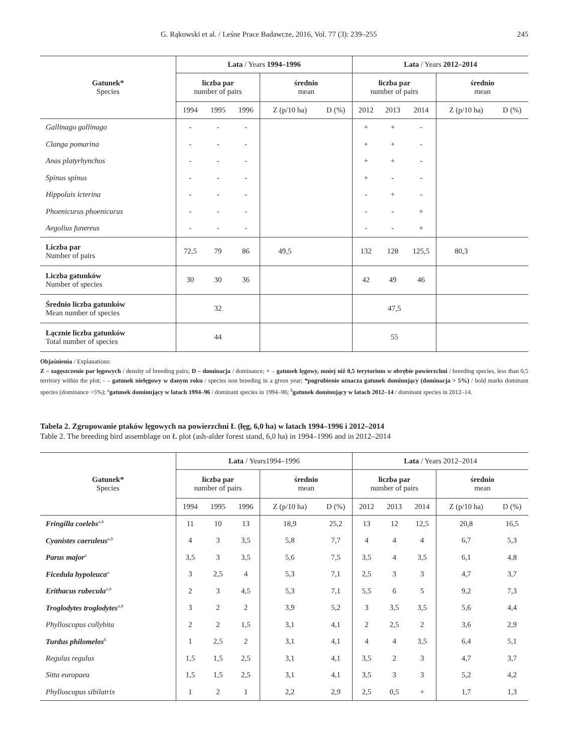G. Rąkowski et al. / Leśne Prace Badawcze, 2016, Vol. 77 (3): 239–255 245
| Gatunek* Species | Lata / Years 1994–1996 | | | | | Lata / Years 2012–2014 | | | | |
| --- | --- | --- | --- | --- | --- | --- | --- | --- | --- | --- |
| | liczba par number of pairs | | | średnio mean | | liczba par number of pairs | | | średnio mean | |
| | 1994 | 1995 | 1996 | Z (p/10 ha) | D (%) | 2012 | 2013 | 2014 | Z (p/10 ha) | D (%) |
| Gallinago gallinago | - | - | - | | | + | + | - | | |
| Clanga pomarina | - | - | - | | | + | + | - | | |
| Anas platyrhynchos | - | - | - | | | + | + | - | | |
| Spinus spinus | - | - | - | | | + | - | - | | |
| Hippolais icterina | - | - | - | | | - | + | - | | |
| Phoenicurus phoenicurus | - | - | - | | | - | - | + | | |
| Aegolius funereus | - | - | - | | | - | - | + | | |
| Liczba par Number of pairs | 72,5 | 79 | 86 | 49,5 | | 132 | 128 | 125,5 | 80,3 | |
| Liczba gatunków Number of species | 30 | 30 | 36 | | | 42 | 49 | 46 | | |
| Średnio liczba gatunków Mean number of species | 32 | | | | | 47,5 | | | | |
| Łącznie liczba gatunków Total number of species | 44 | | | | | 55 | | | | |
Objaśnienia / Explanations:
Z – zagęszczenie par lęgowych / density of breeding pairs; D – dominacja / dominance; + – gatunek lęgowy, mniej niż 0,5 terytorium w obrębie powierzchni / breeding species, less than 0,5 territory within the plot; - – gatunek nielęgowy w danym roku / species non breeding in a given year; *pogrubienie oznacza gatunek dominujący (dominacja > 5%) / bold marks dominant species (dominance >5%); <sup>a</sup>gatunek dominujący w latach 1994–96 / dominant species in 1994–96; <sup>b</sup>gatunek dominujący w latach 2012–14 / dominant species in 2012–14.
Tabela 2. Zgrupowanie ptaków lęgowych na powierzchni Ł (łęg, 6,0 ha) w latach 1994–1996 i 2012–2014
Table 2. The breeding bird assemblage on Ł plot (ash-alder forest stand, 6,0 ha) in 1994–1996 and in 2012–2014
| Gatunek* Species | Lata / Years1994–1996 | | | | | Lata / Years 2012–2014 | | | | |
| --- | --- | --- | --- | --- | --- | --- | --- | --- | --- | --- |
| | liczba par number of pairs | | | średnio mean | | liczba par number of pairs | | | średnio mean | |
| | 1994 | 1995 | 1996 | Z (p/10 ha) | D (%) | 2012 | 2013 | 2014 | Z (p/10 ha) | D (%) |
| Fringilla coelebs<sup>a,b</sup> | 11 | 10 | 13 | 18,9 | 25,2 | 13 | 12 | 12,5 | 20,8 | 16,5 |
| Cyanistes caeruleus<sup>a,b</sup> | 4 | 3 | 3,5 | 5,8 | 7,7 | 4 | 4 | 4 | 6,7 | 5,3 |
| Parus major<sup>a</sup> | 3,5 | 3 | 3,5 | 5,6 | 7,5 | 3,5 | 4 | 3,5 | 6,1 | 4,8 |
| Ficedula hypoleuca<sup>a</sup> | 3 | 2,5 | 4 | 5,3 | 7,1 | 2,5 | 3 | 3 | 4,7 | 3,7 |
| Erithacus rubecula<sup>a,b</sup> | 2 | 3 | 4,5 | 5,3 | 7,1 | 5,5 | 6 | 5 | 9,2 | 7,3 |
| Troglodytes troglodytes<sup>a,b</sup> | 3 | 2 | 2 | 3,9 | 5,2 | 3 | 3,5 | 3,5 | 5,6 | 4,4 |
| Phylloscopus collybita | 2 | 2 | 1,5 | 3,1 | 4,1 | 2 | 2,5 | 2 | 3,6 | 2,9 |
| Turdus philomelos<sup>b</sup> | 1 | 2,5 | 2 | 3,1 | 4,1 | 4 | 4 | 3,5 | 6,4 | 5,1 |
| Regulus regulus | 1,5 | 1,5 | 2,5 | 3,1 | 4,1 | 3,5 | 2 | 3 | 4,7 | 3,7 |
| Sitta europaea | 1,5 | 1,5 | 2,5 | 3,1 | 4,1 | 3,5 | 3 | 3 | 5,2 | 4,2 |
| Phylloscopus sibilatrix | 1 | 2 | 1 | 2,2 | 2,9 | 2,5 | 0,5 | + | 1,7 | 1,3 |